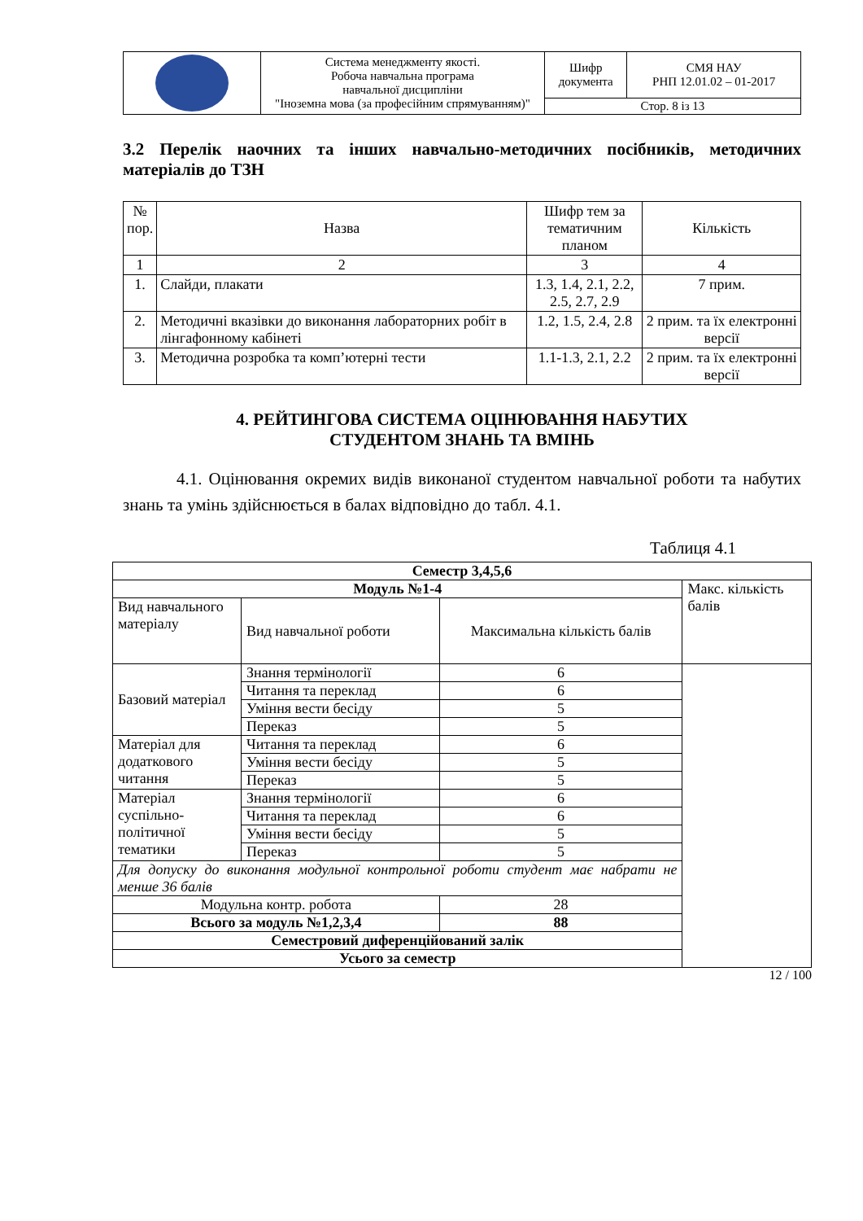| | Система менеджменту якості. Робоча навчальна програма навчальної дисципліни "Іноземна мова (за професійним спрямуванням)" | Шифр документа | СМЯ НАУ РНП 12.01.02 – 01-2017 |
| | | Стор. 8 із 13 | |
3.2 Перелік наочних та інших навчально-методичних посібників, методичних матеріалів до ТЗН
| № пор. | Назва | Шифр тем за тематичним планом | Кількість |
| --- | --- | --- | --- |
| 1 | 2 | 3 | 4 |
| 1. | Слайди, плакати | 1.3, 1.4, 2.1, 2.2, 2.5, 2.7, 2.9 | 7 прим. |
| 2. | Методичні вказівки до виконання лабораторних робіт в лінгафонному кабінеті | 1.2, 1.5, 2.4, 2.8 | 2 прим. та їх електронні версії |
| 3. | Методична розробка та комп’ютерні тести | 1.1-1.3, 2.1, 2.2 | 2 прим. та їх електронні версії |
4. РЕЙТИНГОВА СИСТЕМА ОЦІНЮВАННЯ НАБУТИХ
СТУДЕНТОМ ЗНАНЬ ТА ВМІНЬ
4.1. Оцінювання окремих видів виконаної студентом навчальної роботи та набутих знань та умінь здійснюється в балах відповідно до табл. 4.1.
Таблиця 4.1
| Семестр 3,4,5,6 | | | | |
| Модуль №1-4 | | | | Макс. кількість балів |
| Вид навчального матеріалу | Вид навчальної роботи | | Максимальна кількість балів | |
| Базовий матеріал | Знання термінології | | 6 | |
| | Читання та переклад | | 6 | |
| | Уміння вести бесіду | | 5 | |
| | Переказ | | 5 | |
| Матеріал для додаткового читання | Читання та переклад | | 6 | |
| | Уміння вести бесіду | | 5 | |
| | Переказ | | 5 | |
| Матеріал суспільно-політичної тематики | Знання термінології | | 6 | |
| | Читання та переклад | | 6 | |
| | Уміння вести бесіду | | 5 | |
| | Переказ | | 5 | |
| Для допуску до виконання модульної контрольної роботи студент має набрати не менше 36 балів | | | | |
| Модульна контр. робота | | 28 | | |
| Всього за модуль №1,2,3,4 | | 88 | | |
| Семестровий диференційований залік | | | | |
| Усього за семестр | | | | |
12 / 100